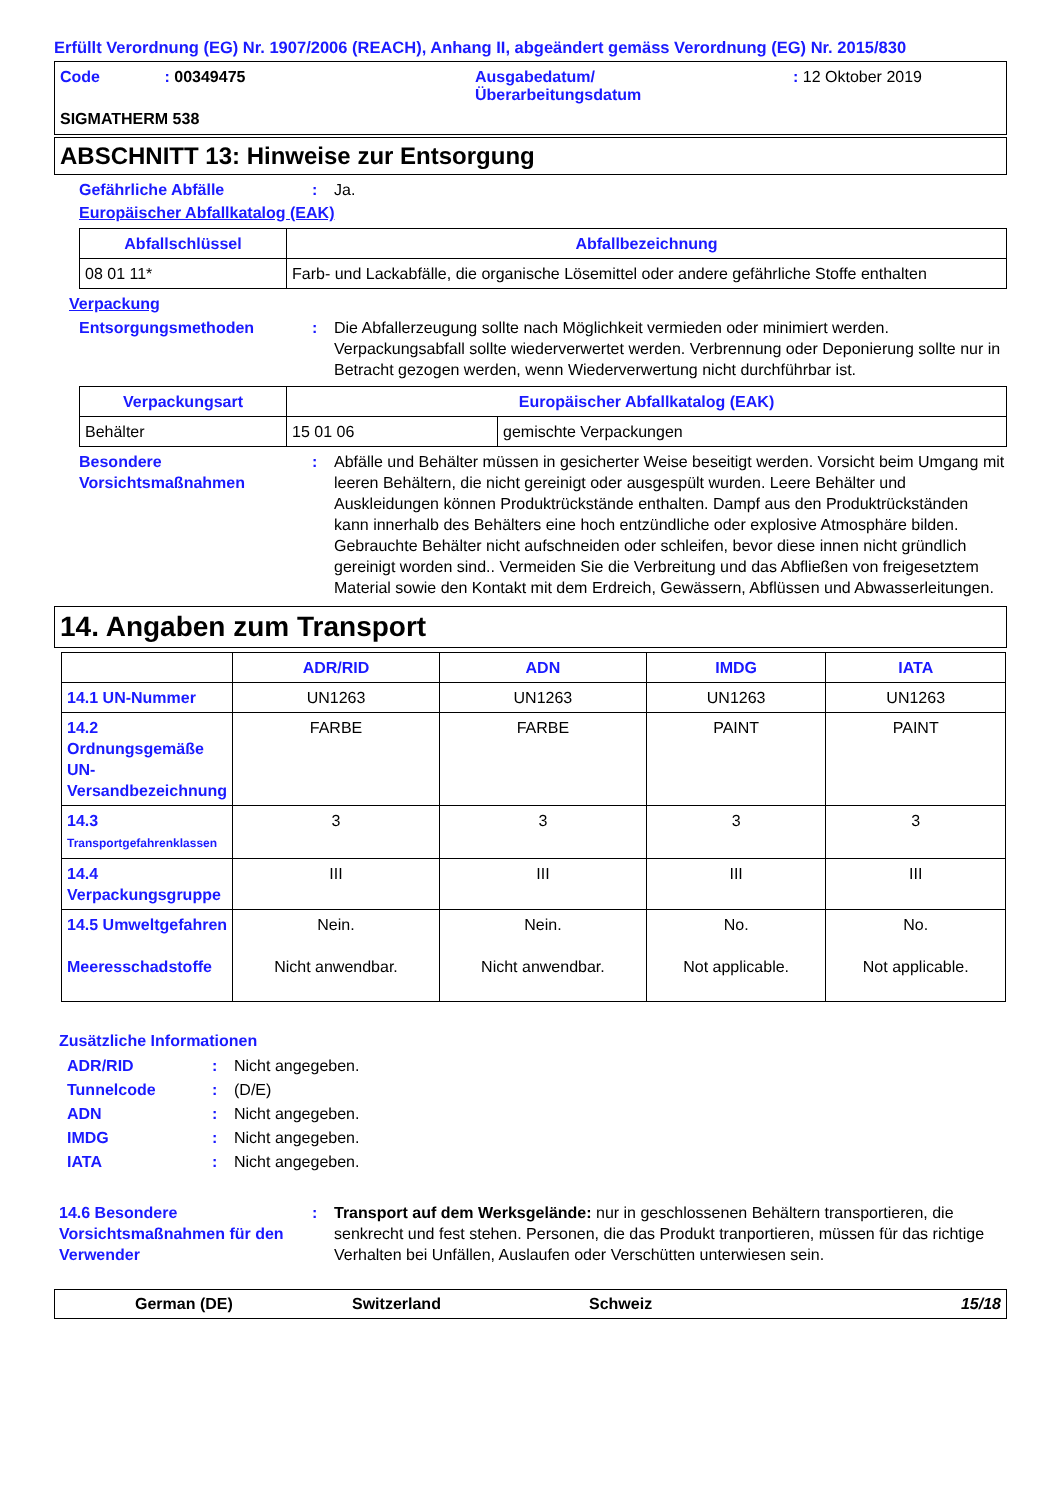Erfüllt Verordnung (EG) Nr. 1907/2006 (REACH), Anhang II, abgeändert gemäss Verordnung (EG) Nr. 2015/830
Code : 00349475 Ausgabedatum/
Überarbeitungsdatum
: 12 Oktober 2019
SIGMATHERM 538
ABSCHNITT 13: Hinweise zur Entsorgung
Gefährliche Abfälle : Ja.
Europäischer Abfallkatalog (EAK)
| Abfallschlüssel | Abfallbezeichnung |
| --- | --- |
| 08 01 11* | Farb- und Lackabfälle, die organische Lösemittel oder andere gefährliche Stoffe enthalten |
Verpackung
Entsorgungsmethoden : Die Abfallerzeugung sollte nach Möglichkeit vermieden oder minimiert werden. Verpackungsabfall sollte wiederverwertet werden. Verbrennung oder Deponierung sollte nur in Betracht gezogen werden, wenn Wiederverwertung nicht durchführbar ist.
| Verpackungsart | Europäischer Abfallkatalog (EAK) | |
| --- | --- | --- |
| Behälter | 15 01 06 | gemischte Verpackungen |
Besondere Vorsichtsmaßnahmen
: Abfälle und Behälter müssen in gesicherter Weise beseitigt werden. Vorsicht beim Umgang mit leeren Behältern, die nicht gereinigt oder ausgespült wurden. Leere Behälter und Auskleidungen können Produktrückstände enthalten. Dampf aus den Produktrückständen kann innerhalb des Behälters eine hoch entzündliche oder explosive Atmosphäre bilden. Gebrauchte Behälter nicht aufschneiden oder schleifen, bevor diese innen nicht gründlich gereinigt worden sind.. Vermeiden Sie die Verbreitung und das Abfließen von freigesetztem Material sowie den Kontakt mit dem Erdreich, Gewässern, Abflüssen und Abwasserleitungen.
14. Angaben zum Transport
| | ADR/RID | ADN | IMDG | IATA |
| --- | --- | --- | --- | --- |
| 14.1 UN-Nummer | UN1263 | UN1263 | UN1263 | UN1263 |
| 14.2 Ordnungsgemäße UN-Versandbezeichnung | FARBE | FARBE | PAINT | PAINT |
| 14.3 Transportgefahrenklassen | 3 | 3 | 3 | 3 |
| 14.4 Verpackungsgruppe | III | III | III | III |
| 14.5 Umweltgefahren Meeresschadstoffe | Nein. Nicht anwendbar. | Nein. Nicht anwendbar. | No. Not applicable. | No. Not applicable. |
Zusätzliche Informationen
ADR/RID: Nicht angegeben.
Tunnelcode: (D/E)
ADN: Nicht angegeben.
IMDG: Nicht angegeben.
IATA: Nicht angegeben.
14.6 Besondere Vorsichtsmaßnahmen für den Verwender
: Transport auf dem Werksgelände: nur in geschlossenen Behältern transportieren, die senkrecht und fest stehen. Personen, die das Produkt tranportieren, müssen für das richtige Verhalten bei Unfällen, Auslaufen oder Verschütten unterwiesen sein.
German (DE) Switzerland Schweiz 15/18